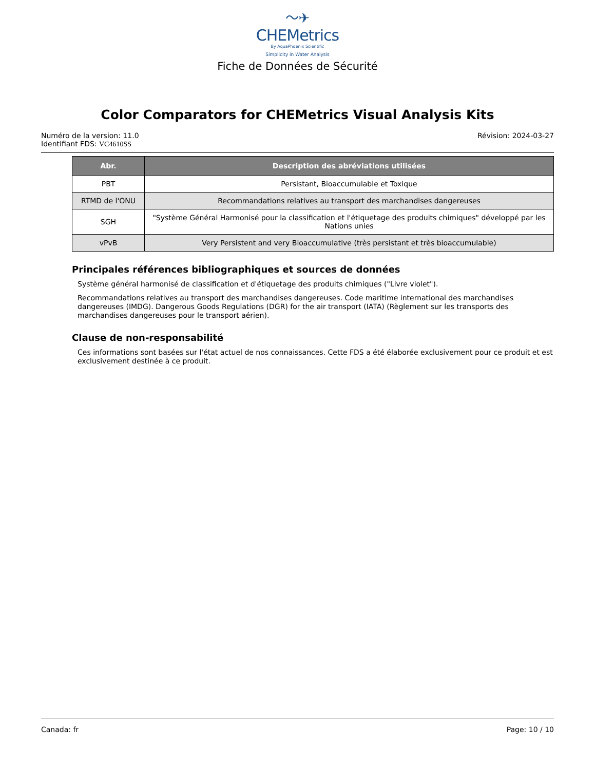〜✈
CHEMetrics
By AquaPhoenix Scientific
Simplicity in Water Analysis
Fiche de Données de Sécurité
Color Comparators for CHEMetrics Visual Analysis Kits
Numéro de la version: 11.0
Identifiant FDS: VC4610SS
Révision: 2024-03-27
| Abr. | Description des abréviations utilisées |
| --- | --- |
| PBT | Persistant, Bioaccumulable et Toxique |
| RTMD de l'ONU | Recommandations relatives au transport des marchandises dangereuses |
| SGH | "Système Général Harmonisé pour la classification et l'étiquetage des produits chimiques" développé par les Nations unies |
| vPvB | Very Persistent and very Bioaccumulative (très persistant et très bioaccumulable) |
Principales références bibliographiques et sources de données
Système général harmonisé de classification et d'étiquetage des produits chimiques ("Livre violet").
Recommandations relatives au transport des marchandises dangereuses. Code maritime international des marchandises dangereuses (IMDG). Dangerous Goods Regulations (DGR) for the air transport (IATA) (Règlement sur les transports des marchandises dangereuses pour le transport aérien).
Clause de non-responsabilité
Ces informations sont basées sur l'état actuel de nos connaissances. Cette FDS a été élaborée exclusivement pour ce produit et est exclusivement destinée à ce produit.
Canada: fr Page: 10 / 10